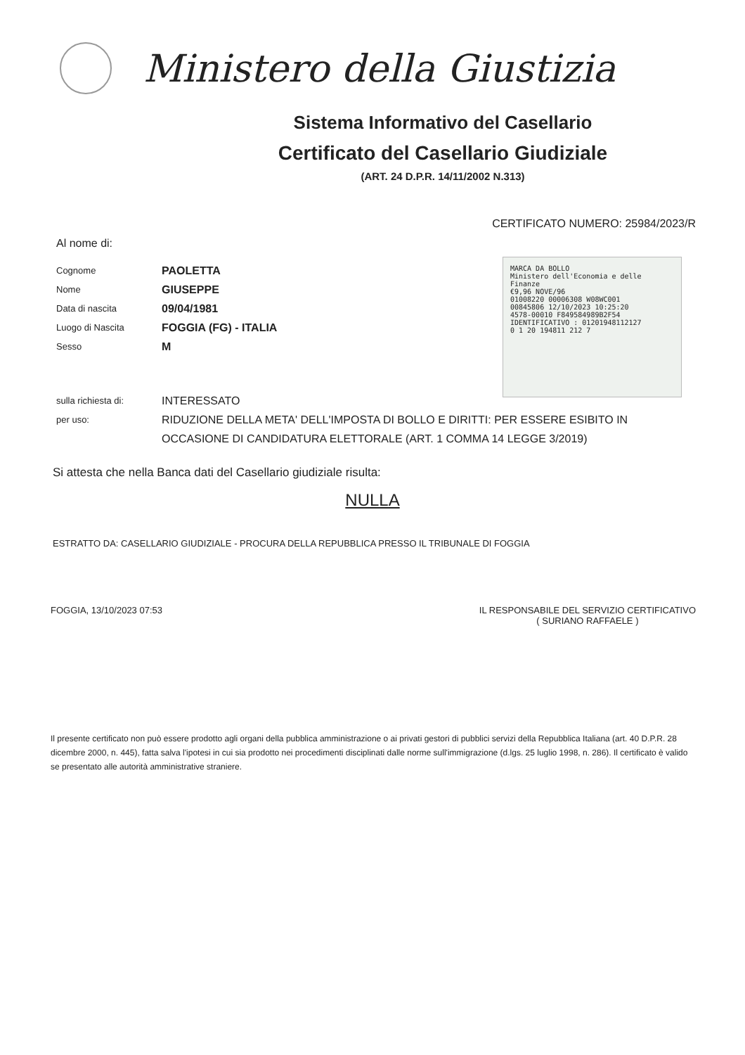Ministero della Giustizia
Sistema Informativo del Casellario
Certificato del Casellario Giudiziale
(ART. 24 D.P.R. 14/11/2002 N.313)
CERTIFICATO NUMERO: 25984/2023/R
Al nome di:
Cognome PAOLETTA
Nome GIUSEPPE
Data di nascita 09/04/1981
Luogo di Nascita FOGGIA (FG) - ITALIA
Sesso M
MARCA DA BOLLO
Ministero dell'Economia e delle Finanze
€9,96 NOVE/96
01008220 00006308 W08WC001
00845806 12/10/2023 10:25:20
4578-00010 F849584989B2F54
IDENTIFICATIVO : 01201948112127
0 1 20 194811 212 7
sulla richiesta di: INTERESSATO
per uso: RIDUZIONE DELLA META' DELL'IMPOSTA DI BOLLO E DIRITTI: PER ESSERE ESIBITO IN OCCASIONE DI CANDIDATURA ELETTORALE (ART. 1 COMMA 14 LEGGE 3/2019)
Si attesta che nella Banca dati del Casellario giudiziale risulta:
NULLA
ESTRATTO DA: CASELLARIO GIUDIZIALE - PROCURA DELLA REPUBBLICA PRESSO IL TRIBUNALE DI FOGGIA
FOGGIA, 13/10/2023 07:53 IL RESPONSABILE DEL SERVIZIO CERTIFICATIVO
( SURIANO RAFFAELE )
Il presente certificato non può essere prodotto agli organi della pubblica amministrazione o ai privati gestori di pubblici servizi della Repubblica Italiana (art. 40 D.P.R. 28 dicembre 2000, n. 445), fatta salva l'ipotesi in cui sia prodotto nei procedimenti disciplinati dalle norme sull'immigrazione (d.lgs. 25 luglio 1998, n. 286). Il certificato è valido se presentato alle autorità amministrative straniere.